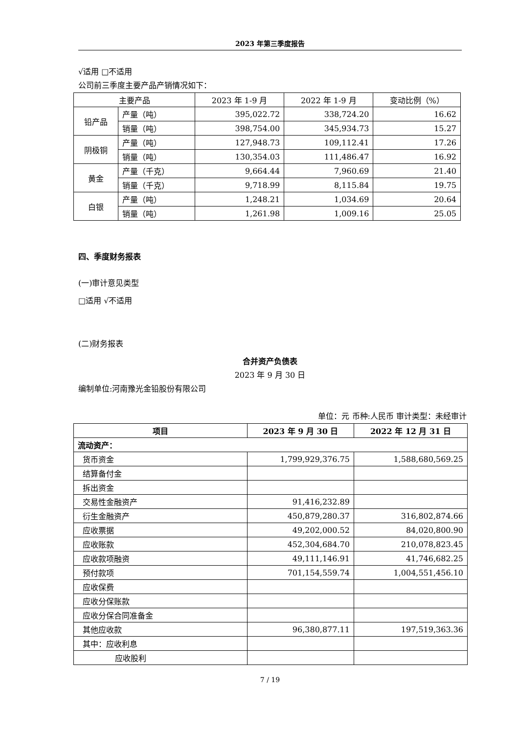2023 年第三季度报告
√适用 □不适用
公司前三季度主要产品产销情况如下：
| 主要产品 | | 2023 年 1-9 月 | 2022 年 1-9 月 | 变动比例（%） |
| --- | --- | --- | --- | --- |
| 铅产品 | 产量（吨） | 395,022.72 | 338,724.20 | 16.62 |
| | 销量（吨） | 398,754.00 | 345,934.73 | 15.27 |
| 阴极铜 | 产量（吨） | 127,948.73 | 109,112.41 | 17.26 |
| | 销量（吨） | 130,354.03 | 111,486.47 | 16.92 |
| 黄金 | 产量（千克） | 9,664.44 | 7,960.69 | 21.40 |
| | 销量（千克） | 9,718.99 | 8,115.84 | 19.75 |
| 白银 | 产量（吨） | 1,248.21 | 1,034.69 | 20.64 |
| | 销量（吨） | 1,261.98 | 1,009.16 | 25.05 |
四、季度财务报表
(一)审计意见类型
□适用 √不适用
(二)财务报表
合并资产负债表
2023 年 9 月 30 日
编制单位:河南豫光金铅股份有限公司
单位：元 币种:人民币 审计类型：未经审计
| 项目 | 2023 年 9 月 30 日 | 2022 年 12 月 31 日 |
| --- | --- | --- |
| 流动资产： | | |
| 货币资金 | 1,799,929,376.75 | 1,588,680,569.25 |
| 结算备付金 | | |
| 拆出资金 | | |
| 交易性金融资产 | 91,416,232.89 | |
| 衍生金融资产 | 450,879,280.37 | 316,802,874.66 |
| 应收票据 | 49,202,000.52 | 84,020,800.90 |
| 应收账款 | 452,304,684.70 | 210,078,823.45 |
| 应收款项融资 | 49,111,146.91 | 41,746,682.25 |
| 预付款项 | 701,154,559.74 | 1,004,551,456.10 |
| 应收保费 | | |
| 应收分保账款 | | |
| 应收分保合同准备金 | | |
| 其他应收款 | 96,380,877.11 | 197,519,363.36 |
| 其中：应收利息 | | |
| 应收股利 | | |
7 / 19